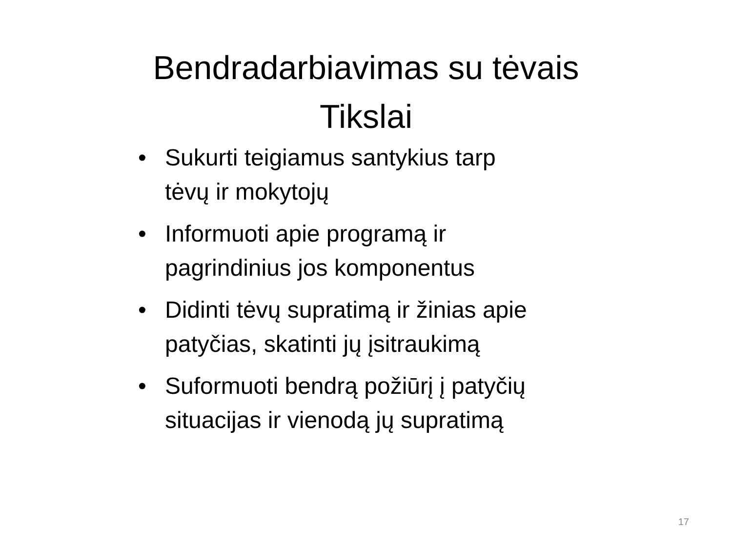Bendradarbiavimas su tėvais
Tikslai
• Sukurti teigiamus santykius tarp tėvų ir mokytojų
• Informuoti apie programą ir pagrindinius jos komponentus
• Didinti tėvų supratimą ir žinias apie patyčias, skatinti jų įsitraukimą
• Suformuoti bendrą požiūrį į patyčių situacijas ir vienodą jų supratimą
17